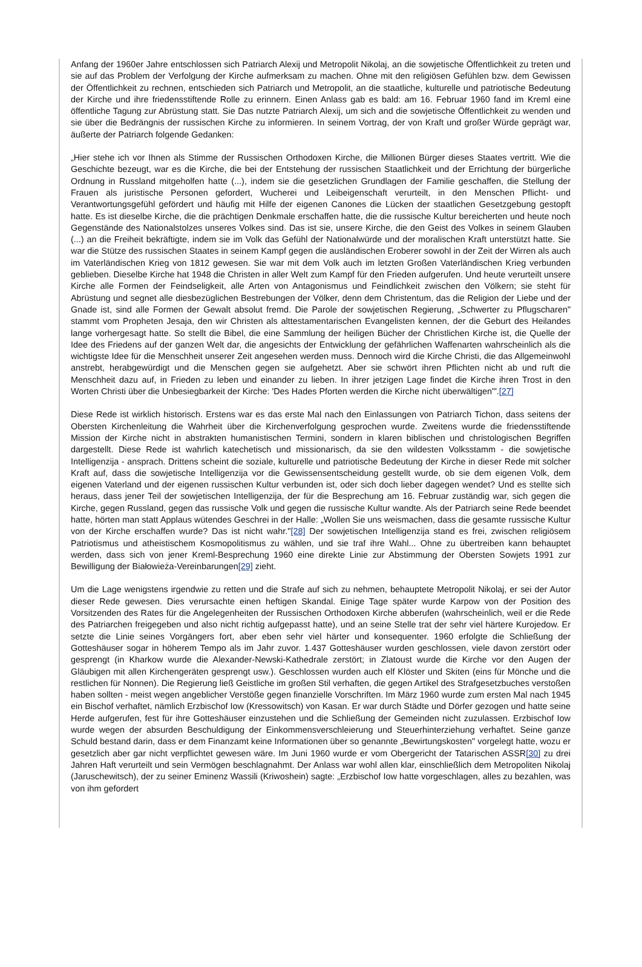Anfang der 1960er Jahre entschlossen sich Patriarch Alexij und Metropolit Nikolaj, an die sowjetische Öffentlichkeit zu treten und sie auf das Problem der Verfolgung der Kirche aufmerksam zu machen. Ohne mit den religiösen Gefühlen bzw. dem Gewissen der Öffentlichkeit zu rechnen, entschieden sich Patriarch und Metropolit, an die staatliche, kulturelle und patriotische Bedeutung der Kirche und ihre friedensstiftende Rolle zu erinnern. Einen Anlass gab es bald: am 16. Februar 1960 fand im Kreml eine öffentliche Tagung zur Abrüstung statt. Sie Das nutzte Patriarch Alexij, um sich and die sowjetische Öffentlichkeit zu wenden und sie über die Bedrängnis der russischen Kirche zu informieren. In seinem Vortrag, der von Kraft und großer Würde geprägt war, äußerte der Patriarch folgende Gedanken:
„Hier stehe ich vor Ihnen als Stimme der Russischen Orthodoxen Kirche, die Millionen Bürger dieses Staates vertritt. Wie die Geschichte bezeugt, war es die Kirche, die bei der Entstehung der russischen Staatlichkeit und der Errichtung der bürgerliche Ordnung in Russland mitgeholfen hatte (...), indem sie die gesetzlichen Grundlagen der Familie geschaffen, die Stellung der Frauen als juristische Personen gefordert, Wucherei und Leibeigenschaft verurteilt, in den Menschen Pflicht- und Verantwortungsgefühl gefördert und häufig mit Hilfe der eigenen Canones die Lücken der staatlichen Gesetzgebung gestopft hatte. Es ist dieselbe Kirche, die die prächtigen Denkmale erschaffen hatte, die die russische Kultur bereicherten und heute noch Gegenstände des Nationalstolzes unseres Volkes sind. Das ist sie, unsere Kirche, die den Geist des Volkes in seinem Glauben (...) an die Freiheit bekräftigte, indem sie im Volk das Gefühl der Nationalwürde und der moralischen Kraft unterstützt hatte. Sie war die Stütze des russischen Staates in seinem Kampf gegen die ausländischen Eroberer sowohl in der Zeit der Wirren als auch im Vaterländischen Krieg von 1812 gewesen. Sie war mit dem Volk auch im letzten Großen Vaterländischen Krieg verbunden geblieben. Dieselbe Kirche hat 1948 die Christen in aller Welt zum Kampf für den Frieden aufgerufen. Und heute verurteilt unsere Kirche alle Formen der Feindseligkeit, alle Arten von Antagonismus und Feindlichkeit zwischen den Völkern; sie steht für Abrüstung und segnet alle diesbezüglichen Bestrebungen der Völker, denn dem Christentum, das die Religion der Liebe und der Gnade ist, sind alle Formen der Gewalt absolut fremd. Die Parole der sowjetischen Regierung, „Schwerter zu Pflugscharen" stammt vom Propheten Jesaja, den wir Christen als alttestamentarischen Evangelisten kennen, der die Geburt des Heilandes lange vorhergesagt hatte. So stellt die Bibel, die eine Sammlung der heiligen Bücher der Christlichen Kirche ist, die Quelle der Idee des Friedens auf der ganzen Welt dar, die angesichts der Entwicklung der gefährlichen Waffenarten wahrscheinlich als die wichtigste Idee für die Menschheit unserer Zeit angesehen werden muss. Dennoch wird die Kirche Christi, die das Allgemeinwohl anstrebt, herabgewürdigt und die Menschen gegen sie aufgehetzt. Aber sie schwört ihren Pflichten nicht ab und ruft die Menschheit dazu auf, in Frieden zu leben und einander zu lieben. In ihrer jetzigen Lage findet die Kirche ihren Trost in den Worten Christi über die Unbesiegbarkeit der Kirche: 'Des Hades Pforten werden die Kirche nicht überwältigen'".[27]
Diese Rede ist wirklich historisch. Erstens war es das erste Mal nach den Einlassungen von Patriarch Tichon, dass seitens der Obersten Kirchenleitung die Wahrheit über die Kirchenverfolgung gesprochen wurde. Zweitens wurde die friedensstiftende Mission der Kirche nicht in abstrakten humanistischen Termini, sondern in klaren biblischen und christologischen Begriffen dargestellt. Diese Rede ist wahrlich katechetisch und missionarisch, da sie den wildesten Volksstamm - die sowjetische Intelligenzija - ansprach. Drittens scheint die soziale, kulturelle und patriotische Bedeutung der Kirche in dieser Rede mit solcher Kraft auf, dass die sowjetische Intelligenzija vor die Gewissensentscheidung gestellt wurde, ob sie dem eigenen Volk, dem eigenen Vaterland und der eigenen russischen Kultur verbunden ist, oder sich doch lieber dagegen wendet? Und es stellte sich heraus, dass jener Teil der sowjetischen Intelligenzija, der für die Besprechung am 16. Februar zuständig war, sich gegen die Kirche, gegen Russland, gegen das russische Volk und gegen die russische Kultur wandte. Als der Patriarch seine Rede beendet hatte, hörten man statt Applaus wütendes Geschrei in der Halle: „Wollen Sie uns weismachen, dass die gesamte russische Kultur von der Kirche erschaffen wurde? Das ist nicht wahr."[28] Der sowjetischen Intelligenzija stand es frei, zwischen religiösem Patriotismus und atheistischem Kosmopolitismus zu wählen, und sie traf ihre Wahl... Ohne zu übertreiben kann behauptet werden, dass sich von jener Kreml-Besprechung 1960 eine direkte Linie zur Abstimmung der Obersten Sowjets 1991 zur Bewilligung der Białowieża-Vereinbarungen[29] zieht.
Um die Lage wenigstens irgendwie zu retten und die Strafe auf sich zu nehmen, behauptete Metropolit Nikolaj, er sei der Autor dieser Rede gewesen. Dies verursachte einen heftigen Skandal. Einige Tage später wurde Karpow von der Position des Vorsitzenden des Rates für die Angelegenheiten der Russischen Orthodoxen Kirche abberufen (wahrscheinlich, weil er die Rede des Patriarchen freigegeben und also nicht richtig aufgepasst hatte), und an seine Stelle trat der sehr viel härtere Kurojedow. Er setzte die Linie seines Vorgängers fort, aber eben sehr viel härter und konsequenter. 1960 erfolgte die Schließung der Gotteshäuser sogar in höherem Tempo als im Jahr zuvor. 1.437 Gotteshäuser wurden geschlossen, viele davon zerstört oder gesprengt (in Kharkow wurde die Alexander-Newski-Kathedrale zerstört; in Zlatoust wurde die Kirche vor den Augen der Gläubigen mit allen Kirchengeräten gesprengt usw.). Geschlossen wurden auch elf Klöster und Skiten (eins für Mönche und die restlichen für Nonnen). Die Regierung ließ Geistliche im großen Stil verhaften, die gegen Artikel des Strafgesetzbuches verstoßen haben sollten - meist wegen angeblicher Verstöße gegen finanzielle Vorschriften. Im März 1960 wurde zum ersten Mal nach 1945 ein Bischof verhaftet, nämlich Erzbischof Iow (Kressowitsch) von Kasan. Er war durch Städte und Dörfer gezogen und hatte seine Herde aufgerufen, fest für ihre Gotteshäuser einzustehen und die Schließung der Gemeinden nicht zuzulassen. Erzbischof Iow wurde wegen der absurden Beschuldigung der Einkommensverschleierung und Steuerhinterziehung verhaftet. Seine ganze Schuld bestand darin, dass er dem Finanzamt keine Informationen über so genannte „Bewirtungskosten" vorgelegt hatte, wozu er gesetzlich aber gar nicht verpflichtet gewesen wäre. Im Juni 1960 wurde er vom Obergericht der Tatarischen ASSR[30] zu drei Jahren Haft verurteilt und sein Vermögen beschlagnahmt. Der Anlass war wohl allen klar, einschließlich dem Metropoliten Nikolaj (Jaruschewitsch), der zu seiner Eminenz Wassili (Kriwoshein) sagte: „Erzbischof Iow hatte vorgeschlagen, alles zu bezahlen, was von ihm gefordert